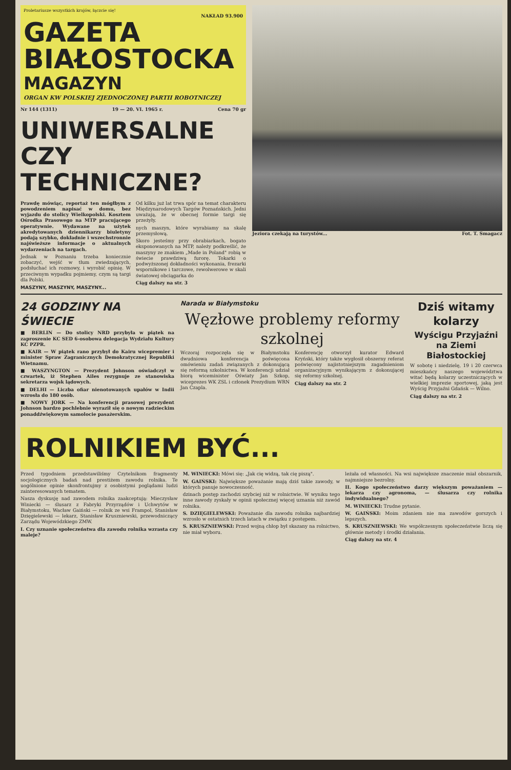Proletariusze wszystkich krajów, łączcie się!
NAKŁAD 93.900
GAZETA BIAŁOSTOCKA
MAGAZYN
ORGAN KW POLSKIEJ ZJEDNOCZONEJ PARTII ROBOTNICZEJ
Nr 144 (1311) 19 — 20. VI. 1965 r. Cena 70 gr
UNIWERSALNE CZY TECHNICZNE?
Prawdę mówiąc, reportaż ten mógłbym z powodzeniem napisać w domu, bez wyjazdu do stolicy Wielkopolski. Kosztem Ośrodka Prasowego na MTP pracującego operatywnie. Wydawane na użytek akredytowanych dziennikarzy biuletyny podają szybko, dokładnie i wszechstronnie najświeższe informacje o aktualnych wydarzeniach na targach.
Jednak w Poznaniu trzeba koniecznie zobaczyć, wejść w tłum zwiedzających, podsłuchać ich rozmowy, i wyrobić opinię. W przeciwnym wypadku pojmiemy, czym są targi dla Polski.
MASZYNY, MASZYNY, MASZYNY...
Od kilku już lat trwa spór na temat charakteru Międzynarodowych Targów Poznańskich. Jedni uważają, że w obecnej formie targi się przeżyły.
nych maszyn, które wyrabiamy na skalę przemysłową.
Skoro jesteśmy przy obrabiarkach, bogato eksponowanych na MTP, należy podkreślić, że maszyny ze znakiem „Made in Poland" robią w świecie prawdziwą furorę. Tokarki o podwyższonej dokładności wykonania, frezarki wspornikowe i tarczowe, rewolwerowe w skali światowej obciągarka do
Ciąg dalszy na str. 3
Jeziora czekają na turystów... Fot. T. Smagacz
24 GODZINY NA ŚWIECIE
■ BERLIN — Do stolicy NRD przybyła w piątek na zaproszenie KC SED 6-osobowa delegacja Wydziału Kultury KC PZPR.
■ KAIR — W piątek rano przybył do Kairu wicepremier i minister Spraw Zagranicznych Demokratycznej Republiki Wietnamu.
■ WASZYNGTON — Prezydent Johnson oświadczył w czwartek, iż Stephen Ailes rezygnuje ze stanowiska sekretarza wojsk lądowych.
■ DELHI — Liczba ofiar nienotowanych upałów w Indii wzrosła do 180 osób.
■ NOWY JORK — Na konferencji prasowej prezydent Johnson bardzo pochlebnie wyraził się o nowym radzieckim ponaddźwiękowym samolocie pasażerskim.
Narada w Białymstoku
Węzłowe problemy reformy szkolnej
Wczoraj rozpoczęła się w Białymstoku dwudniowa konferencja poświęcona omówieniu zadań związanych z dokonującą się reformą szkolnictwa. W konferencji udział biorą wiceminister Oświaty Jan Szkop, wiceprezes WK ZSL i członek Prezydium WRN Jan Czapla.
Konferencję otworzył kurator Edward Kryński, który także wygłosił obszerny referat poświęcony najistotniejszym zagadnieniom organizacyjnym wynikającym z dokonującej się reformy szkolnej.
Ciąg dalszy na str. 2
Dziś witamy kolarzy
Wyścigu Przyjaźni na Ziemi Białostockiej
W sobotę i niedzielę, 19 i 20 czerwca mieszkańcy naszego województwa witać będą kolarzy uczestniczących w wielkiej imprezie sportowej, jaką jest Wyścig Przyjaźni Gdańsk — Wilno.
Ciąg dalszy na str. 2
ROLNIKIEM BYĆ...
Przed tygodniem przedstawiliśmy Czytelnikom fragmenty socjologicznych badań nad prestiżem zawodu rolnika. Te uogólnione opinie skonfrontujmy z osobistymi poglądami ludzi zainteresowanych tematem.
Nasza dyskusję nad zawodem rolnika zaakceptują: Mieczysław Winiecki — ślusarz z Fabryki Przyrządów i Uchwytów w Białymstoku, Wacław Gaiński — rolnik ze wsi Frampol, Stanisław Dzięgielewski — lekarz, Stanisław Kruszniewski, przewodniczący Zarządu Wojewódzkiego ZMW.
I. Czy uznanie społeczeństwa dla zawodu rolnika wzrasta czy maleje?
M. WINIECKI: Mówi się: „Jak cię widzą, tak cię piszą".
W. GAIŃSKI: Największe poważanie mają dziś takie zawody, w których panuje nowoczesność.
dzinach postęp zachodzi szybciej niż w rolnictwie. W wyniku tego inne zawody zyskały w opinii społecznej więcej uznania niż zawód rolnika.
S. DZIĘGIELEWSKI: Poważanie dla zawodu rolnika najbardziej wzrosło w ostatnich trzech latach w związku z postępem.
S. KRUSZNIEWSKI: Przed wojną chłop był skazany na rolnictwo, nie miał wyboru.
leżała od własności. Na wsi największe znaczenie miał obszarnik, najmniejsze bezrolny.
II. Kogo społeczeństwo darzy większym poważaniem — lekarza czy agronoma, — ślusarza czy rolnika indywidualnego?
M. WINIECKI: Trudne pytanie.
W. GAIŃSKI: Moim zdaniem nie ma zawodów gorszych i lepszych.
S. KRUSZNIEWSKI: We współczesnym społeczeństwie liczą się głównie metody i środki działania.
Ciąg dalszy na str. 4